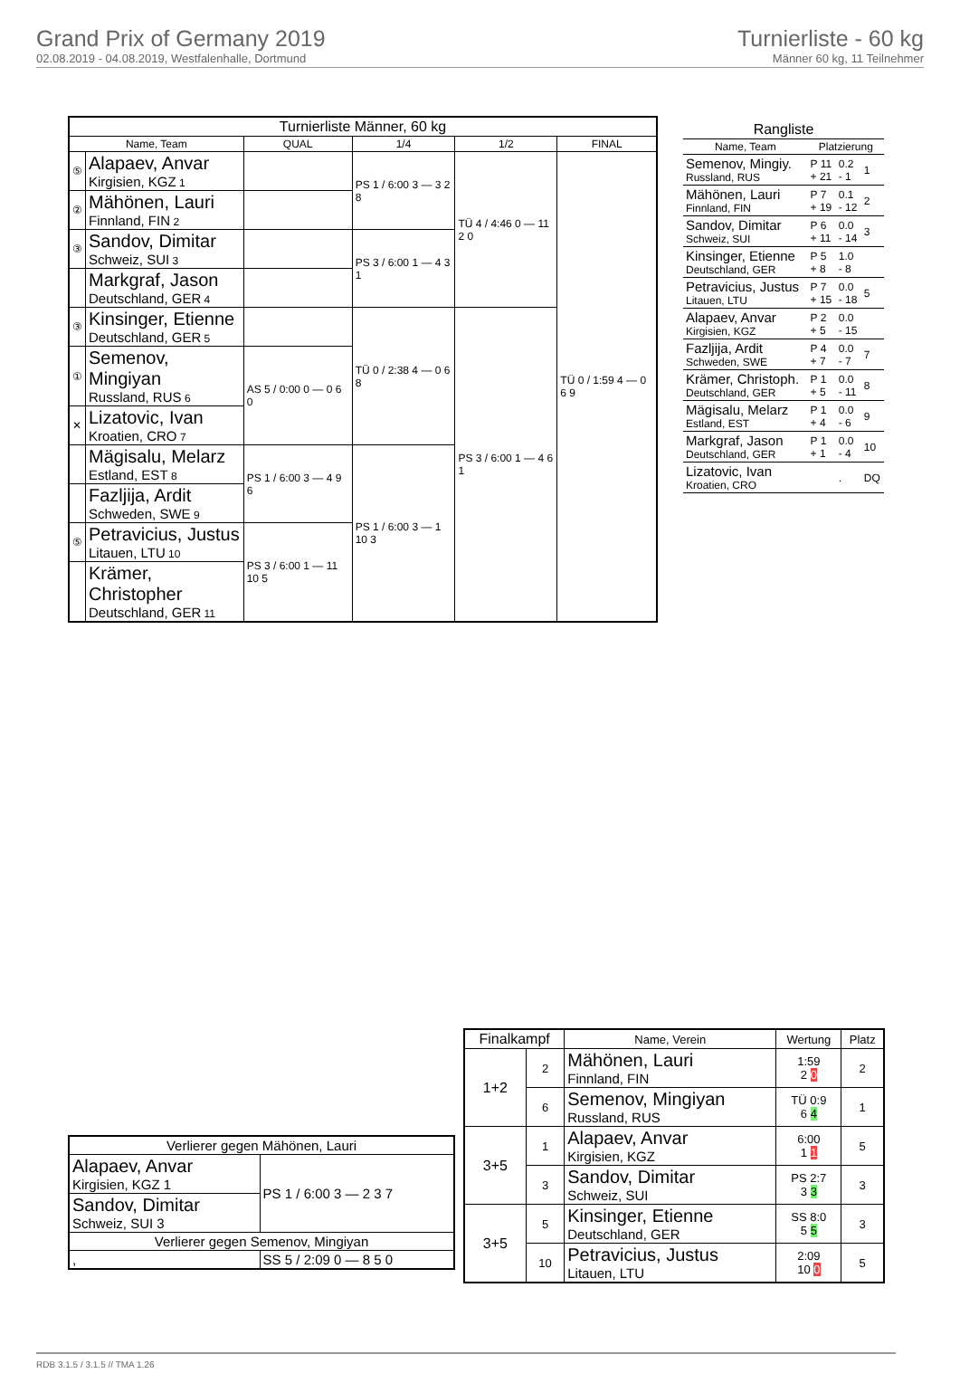Grand Prix of Germany 2019
02.08.2019 - 04.08.2019, Westfalenhalle, Dortmund
Turnierliste - 60 kg
Männer 60 kg, 11 Teilnehmer
| Turnierliste Männer, 60 kg | | | | | |
| --- | --- | --- | --- | --- | --- |
| Name, Team | | QUAL | 1/4 | 1/2 | FINAL |
| ⑤ | Alapaev, Anvar Kirgisien, KGZ 1 | | PS 1 / 6:00 3 — 3 2 8 | TÜ 4 / 4:46 0 — 11 2 0 | TÜ 0 / 1:59 4 — 0 6 9 |
| ② | Mähönen, Lauri Finnland, FIN 2 | | | | |
| ③ | Sandov, Dimitar Schweiz, SUI 3 | | PS 3 / 6:00 1 — 4 3 1 | | |
| | Markgraf, Jason Deutschland, GER 4 | | | | |
| ③ | Kinsinger, Etienne Deutschland, GER 5 | | TÜ 0 / 2:38 4 — 0 6 8 | PS 3 / 6:00 1 — 4 6 1 | |
| ① | Semenov, Mingiyan Russland, RUS 6 | AS 5 / 0:00 0 — 0 6 0 | | | |
| ✕ | Lizatovic, Ivan Kroatien, CRO 7 | | | | |
| | Mägisalu, Melarz Estland, EST 8 | PS 1 / 6:00 3 — 4 9 6 | PS 1 / 6:00 3 — 1 10 3 | | |
| | Fazljija, Ardit Schweden, SWE 9 | | | | |
| ⑤ | Petravicius, Justus Litauen, LTU 10 | PS 3 / 6:00 1 — 11 10 5 | | | |
| | Krämer, Christopher Deutschland, GER 11 | | | | |
| Rangliste | | | |
| --- | --- | --- | --- |
| Name, Team | Platzierung | | |
| Semenov, Mingiy. Russland, RUS | P 11 + 21 | 0.2 - 1 | 1 |
| Mähönen, Lauri Finnland, FIN | P 7 + 19 | 0.1 - 12 | 2 |
| Sandov, Dimitar Schweiz, SUI | P 6 + 11 | 0.0 - 14 | 3 |
| Kinsinger, Etienne Deutschland, GER | P 5 + 8 | 1.0 - 8 | |
| Petravicius, Justus Litauen, LTU | P 7 + 15 | 0.0 - 18 | 5 |
| Alapaev, Anvar Kirgisien, KGZ | P 2 + 5 | 0.0 - 15 | |
| Fazljija, Ardit Schweden, SWE | P 4 + 7 | 0.0 - 7 | 7 |
| Krämer, Christoph. Deutschland, GER | P 1 + 5 | 0.0 - 11 | 8 |
| Mägisalu, Melarz Estland, EST | P 1 + 4 | 0.0 - 6 | 9 |
| Markgraf, Jason Deutschland, GER | P 1 + 1 | 0.0 - 4 | 10 |
| Lizatovic, Ivan Kroatien, CRO | | . | DQ |
| Finalkampf | | Name, Verein | Wertung | Platz |
| --- | --- | --- | --- | --- |
| 1+2 | 2 | Mähönen, Lauri Finnland, FIN | 1:59 2 0 | 2 |
| | 6 | Semenov, Mingiyan Russland, RUS | TÜ 0:9 6 4 | 1 |
| 3+5 | 1 | Alapaev, Anvar Kirgisien, KGZ | 6:00 1 1 | 5 |
| | 3 | Sandov, Dimitar Schweiz, SUI | PS 2:7 3 3 | 3 |
| 3+5 | 5 | Kinsinger, Etienne Deutschland, GER | SS 8:0 5 5 | 3 |
| | 10 | Petravicius, Justus Litauen, LTU | 2:09 10 0 | 5 |
| Verlierer gegen Mähönen, Lauri | |
| Alapaev, Anvar Kirgisien, KGZ 1 | PS 1 / 6:00 3 — 2 3 7 |
| Sandov, Dimitar Schweiz, SUI 3 | |
| Verlierer gegen Semenov, Mingiyan | |
| , | SS 5 / 2:09 0 — 8 5 0 |
RDB 3.1.5 / 3.1.5 // TMA 1.26